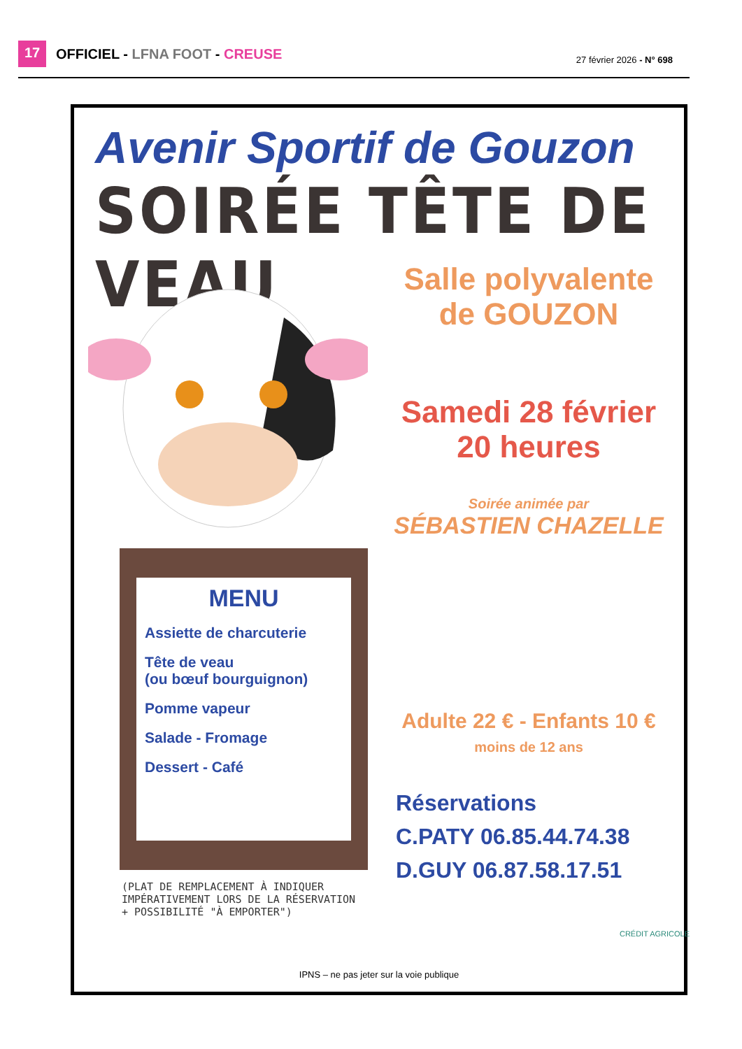17 OFFICIEL - LFNA FOOT - CREUSE
27 février 2026 - N° 698
Avenir Sportif de Gouzon
SOIRÉE TÊTE DE VEAU
MENU
Assiette de charcuterie
Tête de veau
(ou bœuf bourguignon)
Pomme vapeur
Salade - Fromage
Dessert - Café
(PLAT DE REMPLACEMENT À INDIQUER IMPÉRATIVEMENT LORS DE LA RÉSERVATION + POSSIBILITÉ "À EMPORTER")
Salle polyvalente
de GOUZON
Samedi 28 février
20 heures
Soirée animée par
SÉBASTIEN CHAZELLE
Adulte 22 € - Enfants 10 €
moins de 12 ans
Réservations
C.PATY 06.85.44.74.38
D.GUY 06.87.58.17.51
CRÉDIT AGRICOLE
IPNS – ne pas jeter sur la voie publique